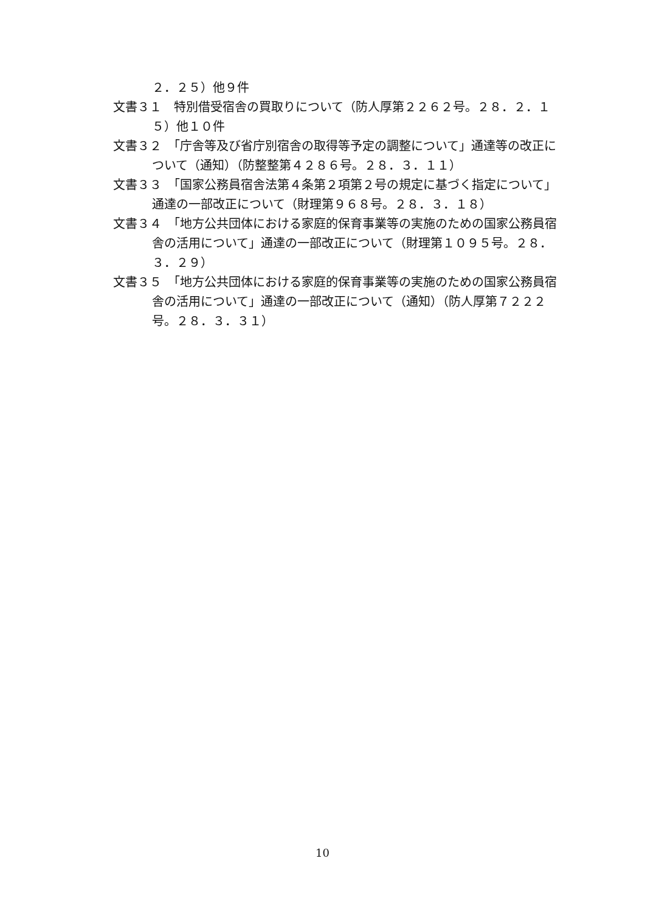２．２５）他９件
文書３１　特別借受宿舎の買取りについて（防人厚第２２６２号。２８．２．１５）他１０件
文書３２　「庁舎等及び省庁別宿舎の取得等予定の調整について」通達等の改正について（通知）（防整整第４２８６号。２８．３．１１）
文書３３　「国家公務員宿舎法第４条第２項第２号の規定に基づく指定について」通達の一部改正について（財理第９６８号。２８．３．１８）
文書３４　「地方公共団体における家庭的保育事業等の実施のための国家公務員宿舎の活用について」通達の一部改正について（財理第１０９５号。２８．３．２９）
文書３５　「地方公共団体における家庭的保育事業等の実施のための国家公務員宿舎の活用について」通達の一部改正について（通知）（防人厚第７２２２号。２８．３．３１）
10